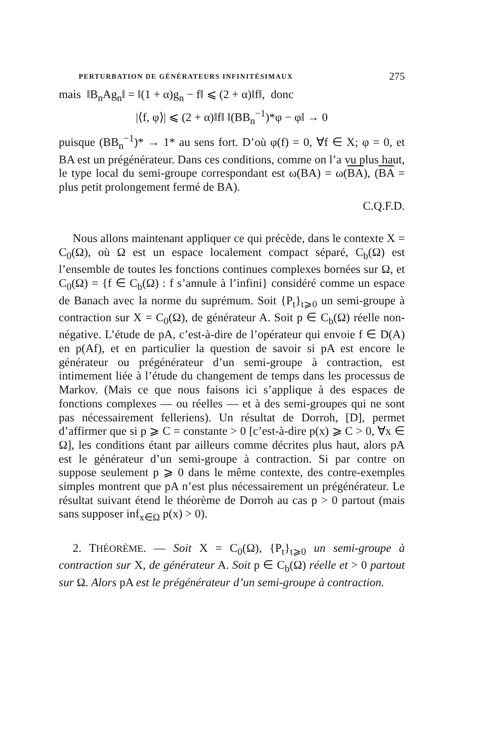PERTURBATION DE GÉNÉRATEURS INFINITÉSIMAUX 275
mais ‖B<sub>n</sub>Ag<sub>n</sub>‖ = ‖(1 + α)g<sub>n</sub> − f‖ ⩽ (2 + α)‖f‖, donc
|⟨f, φ⟩| ⩽ (2 + α)‖f‖ ‖(BB<sub>n</sub><sup>−1</sup>)*φ − φ‖ → 0
puisque (BB<sub>n</sub><sup>−1</sup>)* → 1* au sens fort. D’où φ(f) = 0, ∀f ∈ X; φ = 0, et BA est un prégénérateur. Dans ces conditions, comme on l’a vu plus haut, le type local du semi-groupe correspondant est ω(BA) = ω(BA), (BA = plus petit prolongement fermé de BA).
C.Q.F.D.
Nous allons maintenant appliquer ce qui précède, dans le contexte X = C<sub>0</sub>(Ω), où Ω est un espace localement compact séparé, C<sub>b</sub>(Ω) est l’ensemble de toutes les fonctions continues complexes bornées sur Ω, et C<sub>0</sub>(Ω) = {f ∈ C<sub>b</sub>(Ω) : f s’annule à l’infini} considéré comme un espace de Banach avec la norme du suprémum. Soit {P<sub>t</sub>}<sub>t⩾0</sub> un semi-groupe à contraction sur X = C<sub>0</sub>(Ω), de générateur A. Soit p ∈ C<sub>b</sub>(Ω) réelle non-négative. L’étude de pA, c’est-à-dire de l’opérateur qui envoie f ∈ D(A) en p(Af), et en particulier la question de savoir si pA est encore le générateur ou prégénérateur d’un semi-groupe à contraction, est intimement liée à l’étude du changement de temps dans les processus de Markov. (Mais ce que nous faisons ici s’applique à des espaces de fonctions complexes — ou réelles — et à des semi-groupes qui ne sont pas nécessairement felleriens). Un résultat de Dorroh, [D], permet d’affirmer que si p ⩾ C = constante > 0 [c’est-à-dire p(x) ⩾ C > 0, ∀x ∈ Ω], les conditions étant par ailleurs comme décrites plus haut, alors pA est le générateur d’un semi-groupe à contraction. Si par contre on suppose seulement p ⩾ 0 dans le même contexte, des contre-exemples simples montrent que pA n’est plus nécessairement un prégénérateur. Le résultat suivant étend le théorème de Dorroh au cas p > 0 partout (mais sans supposer inf<sub>x∈Ω</sub> p(x) > 0).
2. THÉORÈME. — Soit X = C<sub>0</sub>(Ω), {P<sub>t</sub>}<sub>t⩾0</sub> un semi-groupe à contraction sur X, de générateur A. Soit p ∈ C<sub>b</sub>(Ω) réelle et > 0 partout sur Ω. Alors pA est le prégénérateur d’un semi-groupe à contraction.